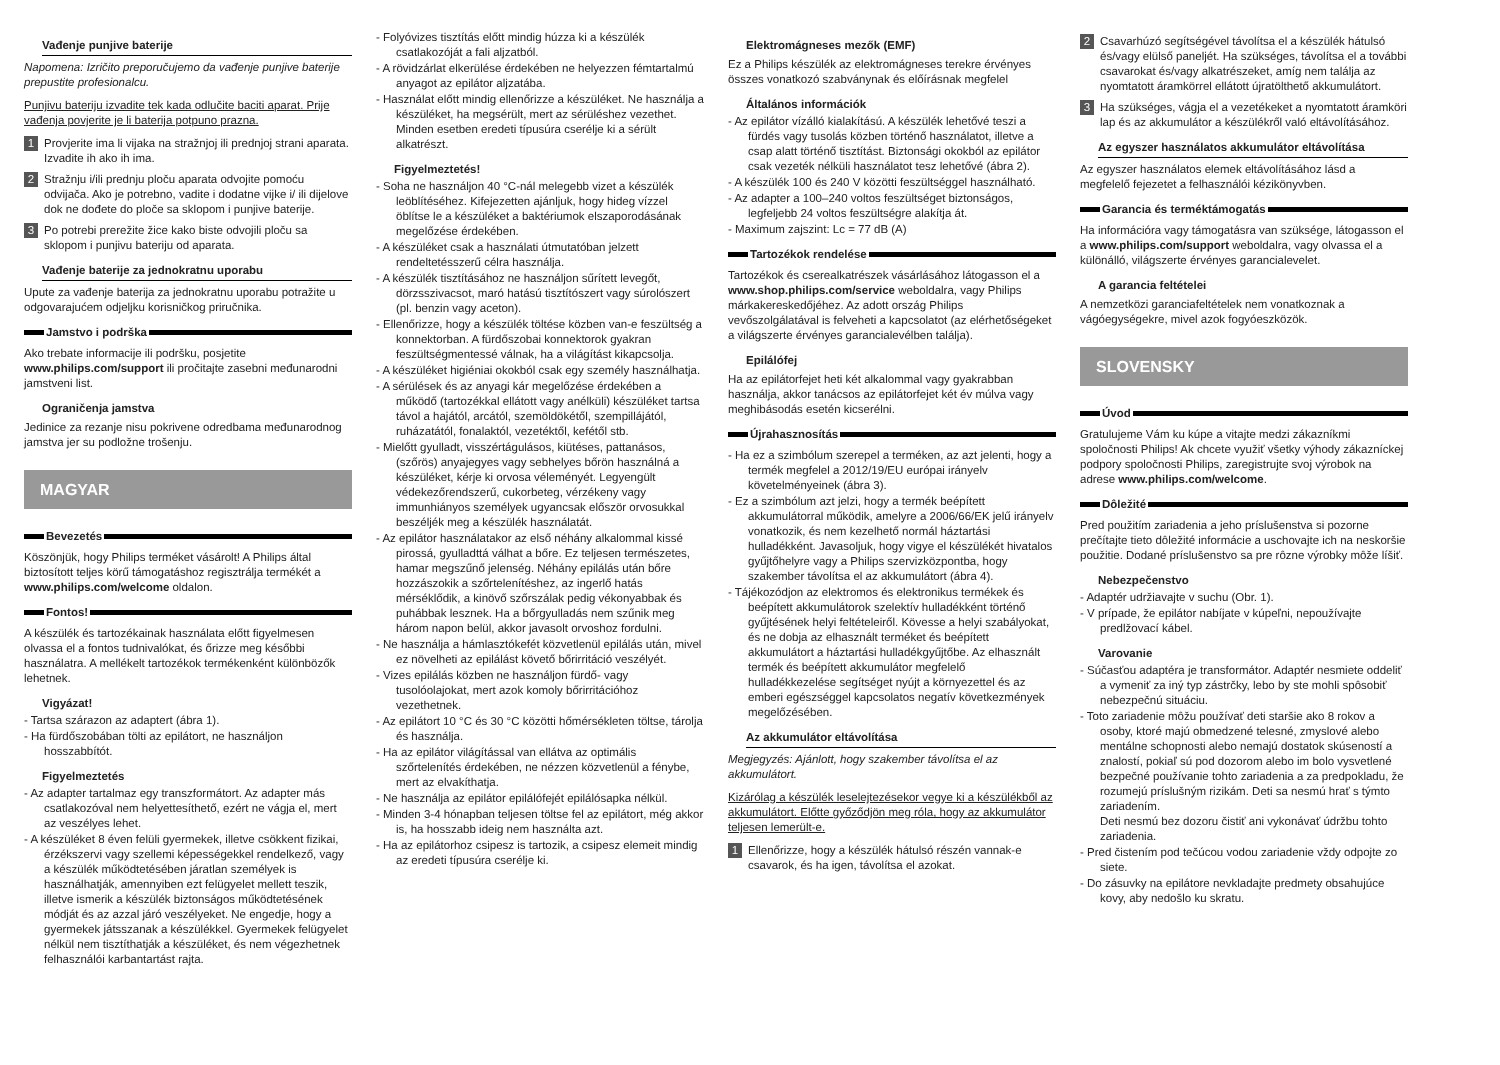Vađenje punjive baterije
Napomena: Izričito preporučujemo da vađenje punjive baterije prepustite profesionalcu.
Punjivu bateriju izvadite tek kada odlučite baciti aparat. Prije vađenja povjerite je li baterija potpuno prazna.
1 Provjerite ima li vijaka na stražnjoj ili prednjoj strani aparata. Izvadite ih ako ih ima.
2 Stražnju i/ili prednju ploču aparata odvojite pomoću odvijača. Ako je potrebno, vadite i dodatne vijke i/ ili dijelove dok ne dođete do ploče sa sklopom i punjive baterije.
3 Po potrebi prerežite žice kako biste odvojili ploču sa sklopom i punjivu bateriju od aparata.
Vađenje baterije za jednokratnu uporabu
Upute za vađenje baterija za jednokratnu uporabu potražite u odgovarajućem odjeljku korisničkog priručnika.
Jamstvo i podrška
Ako trebate informacije ili podršku, posjetite www.philips.com/support ili pročitajte zasebni međunarodni jamstveni list.
Ograničenja jamstva
Jedinice za rezanje nisu pokrivene odredbama međunarodnog jamstva jer su podložne trošenju.
MAGYAR
Bevezetés
Köszönjük, hogy Philips terméket vásárolt! A Philips által biztosított teljes körű támogatáshoz regisztrálja termékét a www.philips.com/welcome oldalon.
Fontos!
A készülék és tartozékainak használata előtt figyelmesen olvassa el a fontos tudnivalókat, és őrizze meg későbbi használatra. A mellékelt tartozékok termékenként különbözők lehetnek.
Vigyázat!
- Tartsa szárazon az adaptert (ábra 1).
- Ha fürdőszobában tölti az epilátort, ne használjon hosszabbítót.
Figyelmeztetés
- Az adapter tartalmaz egy transzformátort. Az adapter más csatlakozóval nem helyettesíthető, ezért ne vágja el, mert az veszélyes lehet.
- A készüléket 8 éven felüli gyermekek, illetve csökkent fizikai, érzékszervi vagy szellemi képességekkel rendelkező, vagy a készülék működtetésében járatlan személyek is használhatják, amennyiben ezt felügyelet mellett teszik, illetve ismerik a készülék biztonságos működtetésének módját és az azzal járó veszélyeket. Ne engedje, hogy a gyermekek játsszanak a készülékkel. Gyermekek felügyelet nélkül nem tisztíthatják a készüléket, és nem végezhetnek felhasználói karbantartást rajta.
- Folyóvizes tisztítás előtt mindig húzza ki a készülék csatlakozóját a fali aljzatból.
- A rövidzárlat elkerülése érdekében ne helyezzen fémtartalmú anyagot az epilátor aljzatába.
- Használat előtt mindig ellenőrizze a készüléket. Ne használja a készüléket, ha megsérült, mert az sérüléshez vezethet. Minden esetben eredeti típusúra cserélje ki a sérült alkatrészt.
Figyelmeztetés!
- Soha ne használjon 40 °C-nál melegebb vizet a készülék leöblítéséhez. Kifejezetten ajánljuk, hogy hideg vízzel öblítse le a készüléket a baktériumok elszaporodásának megelőzése érdekében.
- A készüléket csak a használati útmutatóban jelzett rendeltetésszerű célra használja.
- A készülék tisztításához ne használjon sűrített levegőt, dörzsszivacsot, maró hatású tisztítószert vagy súrolószert (pl. benzin vagy aceton).
- Ellenőrizze, hogy a készülék töltése közben van-e feszültség a konnektorban. A fürdőszobai konnektorok gyakran feszültségmentessé válnak, ha a világítást kikapcsolja.
- A készüléket higiéniai okokból csak egy személy használhatja.
- A sérülések és az anyagi kár megelőzése érdekében a működő (tartozékkal ellátott vagy anélküli) készüléket tartsa távol a hajától, arcától, szemöldökétől, szempillájától, ruházatától, fonalaktól, vezetéktől, kefétől stb.
- Mielőtt gyulladt, visszértágulásos, kiütéses, pattanásos, (szőrös) anyajegyes vagy sebhelyes bőrön használná a készüléket, kérje ki orvosa véleményét. Legyengült védekezőrendszerű, cukorbeteg, vérzékeny vagy immunhiányos személyek ugyancsak először orvosukkal beszéljék meg a készülék használatát.
- Az epilátor használatakor az első néhány alkalommal kissé pirossá, gyulladttá válhat a bőre. Ez teljesen természetes, hamar megszűnő jelenség. Néhány epilálás után bőre hozzászokik a szőrtelenítéshez, az ingerlő hatás mérséklődik, a kinövő szőrszálak pedig vékonyabbak és puhábbak lesznek. Ha a bőrgyulladás nem szűnik meg három napon belül, akkor javasolt orvoshoz fordulni.
- Ne használja a hámlasztókefét közvetlenül epilálás után, mivel ez növelheti az epilálást követő bőrirritáció veszélyét.
- Vizes epilálás közben ne használjon fürdő- vagy tusolóolajokat, mert azok komoly bőrirritációhoz vezethetnek.
- Az epilátort 10 °C és 30 °C közötti hőmérsékleten töltse, tárolja és használja.
- Ha az epilátor világítással van ellátva az optimális szőrtelenítés érdekében, ne nézzen közvetlenül a fénybe, mert az elvakíthatja.
- Ne használja az epilátor epilálófejét epilálósapka nélkül.
- Minden 3-4 hónapban teljesen töltse fel az epilátort, még akkor is, ha hosszabb ideig nem használta azt.
- Ha az epilátorhoz csipesz is tartozik, a csipesz elemeit mindig az eredeti típusúra cserélje ki.
Elektromágneses mezők (EMF)
Ez a Philips készülék az elektromágneses terekre érvényes összes vonatkozó szabványnak és előírásnak megfelel
Általános információk
- Az epilátor vízálló kialakítású. A készülék lehetővé teszi a fürdés vagy tusolás közben történő használatot, illetve a csap alatt történő tisztítást. Biztonsági okokból az epilátor csak vezeték nélküli használatot tesz lehetővé (ábra 2).
- A készülék 100 és 240 V közötti feszültséggel használható.
- Az adapter a 100–240 voltos feszültséget biztonságos, legfeljebb 24 voltos feszültségre alakítja át.
- Maximum zajszint: Lc = 77 dB (A)
Tartozékok rendelése
Tartozékok és cserealkatrészek vásárlásához látogasson el a www.shop.philips.com/service weboldalra, vagy Philips márkakereskedőjéhez. Az adott ország Philips vevőszolgálatával is felveheti a kapcsolatot (az elérhetőségeket a világszerte érvényes garancialevélben találja).
Epilálófej
Ha az epilátorfejet heti két alkalommal vagy gyakrabban használja, akkor tanácsos az epilátorfejet két év múlva vagy meghibásodás esetén kicserélni.
Újrahasznosítás
- Ha ez a szimbólum szerepel a terméken, az azt jelenti, hogy a termék megfelel a 2012/19/EU európai irányelv követelményeinek (ábra 3).
- Ez a szimbólum azt jelzi, hogy a termék beépített akkumulátorral működik, amelyre a 2006/66/EK jelű irányelv vonatkozik, és nem kezelhető normál háztartási hulladékként. Javasoljuk, hogy vigye el készülékét hivatalos gyűjtőhelyre vagy a Philips szervizközpontba, hogy szakember távolítsa el az akkumulátort (ábra 4).
- Tájékozódjon az elektromos és elektronikus termékek és beépített akkumulátorok szelektív hulladékként történő gyűjtésének helyi feltételeiről. Kövesse a helyi szabályokat, és ne dobja az elhasznált terméket és beépített akkumulátort a háztartási hulladékgyűjtőbe. Az elhasznált termék és beépített akkumulátor megfelelő hulladékkezelése segítséget nyújt a környezettel és az emberi egészséggel kapcsolatos negatív következmények megelőzésében.
Az akkumulátor eltávolítása
Megjegyzés: Ajánlott, hogy szakember távolítsa el az akkumulátort.
Kizárólag a készülék leselejtezésekor vegye ki a készülékből az akkumulátort. Előtte győződjön meg róla, hogy az akkumulátor teljesen lemerült-e.
1 Ellenőrizze, hogy a készülék hátulsó részén vannak-e csavarok, és ha igen, távolítsa el azokat.
2 Csavarhúzó segítségével távolítsa el a készülék hátulsó és/vagy elülső paneljét. Ha szükséges, távolítsa el a további csavarokat és/vagy alkatrészeket, amíg nem találja az nyomtatott áramkörrel ellátott újratölthető akkumulátort.
3 Ha szükséges, vágja el a vezetékeket a nyomtatott áramköri lap és az akkumulátor a készülékről való eltávolításához.
Az egyszer használatos akkumulátor eltávolítása
Az egyszer használatos elemek eltávolításához lásd a megfelelő fejezetet a felhasználói kézikönyvben.
Garancia és terméktámogatás
Ha információra vagy támogatásra van szüksége, látogasson el a www.philips.com/support weboldalra, vagy olvassa el a különálló, világszerte érvényes garancialevelet.
A garancia feltételei
A nemzetközi garanciafeltételek nem vonatkoznak a vágóegységekre, mivel azok fogyóeszközök.
SLOVENSKY
Úvod
Gratulujeme Vám ku kúpe a vitajte medzi zákazníkmi spoločnosti Philips! Ak chcete využiť všetky výhody zákazníckej podpory spoločnosti Philips, zaregistrujte svoj výrobok na adrese www.philips.com/welcome.
Dôležité
Pred použitím zariadenia a jeho príslušenstva si pozorne prečítajte tieto dôležité informácie a uschovajte ich na neskoršie použitie. Dodané príslušenstvo sa pre rôzne výrobky môže líšiť.
Nebezpečenstvo
- Adaptér udržiavajte v suchu (Obr. 1).
- V prípade, že epilátor nabíjate v kúpeľni, nepoužívajte predlžovací kábel.
Varovanie
- Súčasťou adaptéra je transformátor. Adaptér nesmiete oddeliť a vymeniť za iný typ zástrčky, lebo by ste mohli spôsobiť nebezpečnú situáciu.
- Toto zariadenie môžu používať deti staršie ako 8 rokov a osoby, ktoré majú obmedzené telesné, zmyslové alebo mentálne schopnosti alebo nemajú dostatok skúseností a znalostí, pokiaľ sú pod dozorom alebo im bolo vysvetlené bezpečné používanie tohto zariadenia a za predpokladu, že rozumejú príslušným rizikám. Deti sa nesmú hrať s týmto zariadením.
Deti nesmú bez dozoru čistiť ani vykonávať údržbu tohto zariadenia.
- Pred čistením pod tečúcou vodou zariadenie vždy odpojte zo siete.
- Do zásuvky na epilátore nevkladajte predmety obsahujúce kovy, aby nedošlo ku skratu.